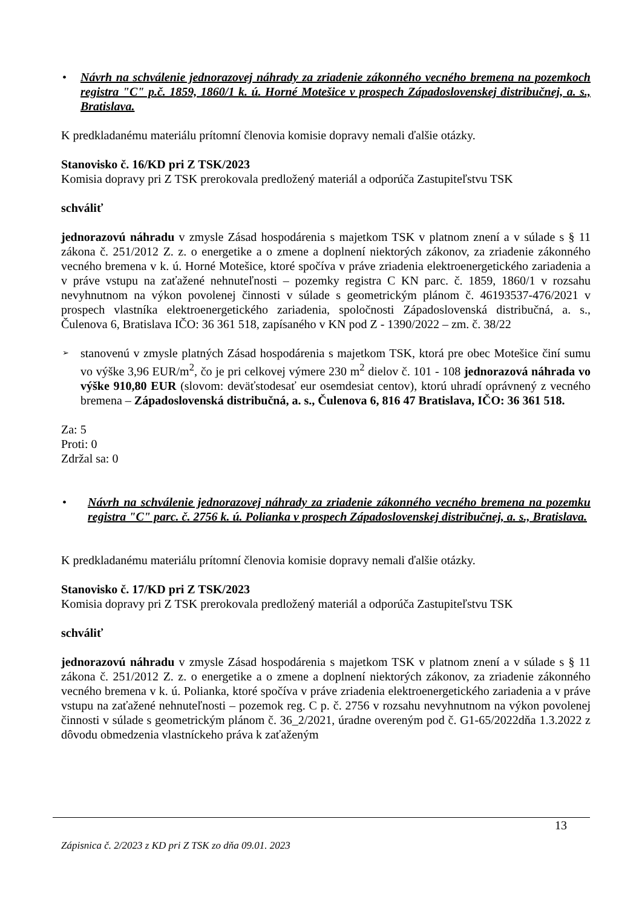• Návrh na schválenie jednorazovej náhrady za zriadenie zákonného vecného bremena na pozemkoch registra "C" p.č. 1859, 1860/1 k. ú. Horné Motešice v prospech Západoslovenskej distribučnej, a. s., Bratislava.
K predkladanému materiálu prítomní členovia komisie dopravy nemali ďalšie otázky.
Stanovisko č. 16/KD pri Z TSK/2023
Komisia dopravy pri Z TSK prerokovala predložený materiál a odporúča Zastupiteľstvu TSK
schváliť
jednorazovú náhradu v zmysle Zásad hospodárenia s majetkom TSK v platnom znení a v súlade s § 11 zákona č. 251/2012 Z. z. o energetike a o zmene a doplnení niektorých zákonov, za zriadenie zákonného vecného bremena v k. ú. Horné Motešice, ktoré spočíva v práve zriadenia elektroenergetického zariadenia a v práve vstupu na zaťažené nehnuteľnosti – pozemky registra C KN parc. č. 1859, 1860/1 v rozsahu nevyhnutnom na výkon povolenej činnosti v súlade s geometrickým plánom č. 46193537-476/2021 v prospech vlastníka elektroenergetického zariadenia, spoločnosti Západoslovenská distribučná, a. s., Čulenova 6, Bratislava IČO: 36 361 518, zapísaného v KN pod Z - 1390/2022 – zm. č. 38/22
➢
stanovenú v zmysle platných Zásad hospodárenia s majetkom TSK, ktorá pre obec Motešice činí sumu vo výške 3,96 EUR/m<sup>2</sup>, čo je pri celkovej výmere 230 m<sup>2</sup> dielov č. 101 - 108 jednorazová náhrada vo výške 910,80 EUR (slovom: deväťstodesať eur osemdesiat centov), ktorú uhradí oprávnený z vecného bremena – Západoslovenská distribučná, a. s., Čulenova 6, 816 47 Bratislava, IČO: 36 361 518.
Za: 5
Proti: 0
Zdržal sa: 0
• Návrh na schválenie jednorazovej náhrady za zriadenie zákonného vecného bremena na pozemku registra "C" parc. č. 2756 k. ú. Polianka v prospech Západoslovenskej distribučnej, a. s., Bratislava.
K predkladanému materiálu prítomní členovia komisie dopravy nemali ďalšie otázky.
Stanovisko č. 17/KD pri Z TSK/2023
Komisia dopravy pri Z TSK prerokovala predložený materiál a odporúča Zastupiteľstvu TSK
schváliť
jednorazovú náhradu v zmysle Zásad hospodárenia s majetkom TSK v platnom znení a v súlade s § 11 zákona č. 251/2012 Z. z. o energetike a o zmene a doplnení niektorých zákonov, za zriadenie zákonného vecného bremena v k. ú. Polianka, ktoré spočíva v práve zriadenia elektroenergetického zariadenia a v práve vstupu na zaťažené nehnuteľnosti – pozemok reg. C p. č. 2756 v rozsahu nevyhnutnom na výkon povolenej činnosti v súlade s geometrickým plánom č. 36_2/2021, úradne overeným pod č. G1-65/2022dňa 1.3.2022 z dôvodu obmedzenia vlastníckeho práva k zaťaženým
13
Zápisnica č. 2/2023 z KD pri Z TSK zo dňa 09.01. 2023